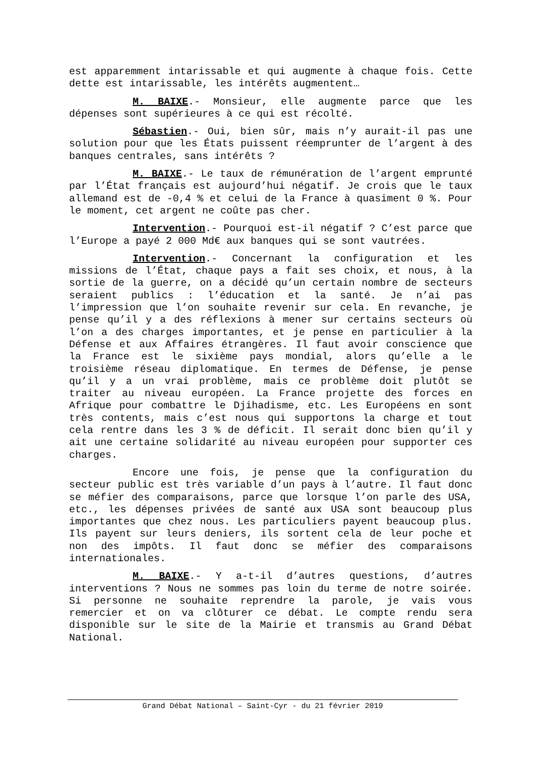est apparemment intarissable et qui augmente à chaque fois. Cette dette est intarissable, les intérêts augmentent…
M. BAIXE.- Monsieur, elle augmente parce que les dépenses sont supérieures à ce qui est récolté.
Sébastien.- Oui, bien sûr, mais n’y aurait-il pas une solution pour que les États puissent réemprunter de l’argent à des banques centrales, sans intérêts ?
M. BAIXE.- Le taux de rémunération de l’argent emprunté par l’État français est aujourd’hui négatif. Je crois que le taux allemand est de -0,4 % et celui de la France à quasiment 0 %. Pour le moment, cet argent ne coûte pas cher.
Intervention.- Pourquoi est-il négatif ? C’est parce que l’Europe a payé 2 000 Md€ aux banques qui se sont vautrées.
Intervention.- Concernant la configuration et les missions de l’État, chaque pays a fait ses choix, et nous, à la sortie de la guerre, on a décidé qu’un certain nombre de secteurs seraient publics : l’éducation et la santé. Je n’ai pas l’impression que l’on souhaite revenir sur cela. En revanche, je pense qu’il y a des réflexions à mener sur certains secteurs où l’on a des charges importantes, et je pense en particulier à la Défense et aux Affaires étrangères. Il faut avoir conscience que la France est le sixième pays mondial, alors qu’elle a le troisième réseau diplomatique. En termes de Défense, je pense qu’il y a un vrai problème, mais ce problème doit plutôt se traiter au niveau européen. La France projette des forces en Afrique pour combattre le Djihadisme, etc. Les Européens en sont très contents, mais c’est nous qui supportons la charge et tout cela rentre dans les 3 % de déficit. Il serait donc bien qu’il y ait une certaine solidarité au niveau européen pour supporter ces charges.
Encore une fois, je pense que la configuration du secteur public est très variable d’un pays à l’autre. Il faut donc se méfier des comparaisons, parce que lorsque l’on parle des USA, etc., les dépenses privées de santé aux USA sont beaucoup plus importantes que chez nous. Les particuliers payent beaucoup plus. Ils payent sur leurs deniers, ils sortent cela de leur poche et non des impôts. Il faut donc se méfier des comparaisons internationales.
M. BAIXE.- Y a-t-il d’autres questions, d’autres interventions ? Nous ne sommes pas loin du terme de notre soirée. Si personne ne souhaite reprendre la parole, je vais vous remercier et on va clôturer ce débat. Le compte rendu sera disponible sur le site de la Mairie et transmis au Grand Débat National.
Grand Débat National – Saint-Cyr - du 21 février 2019